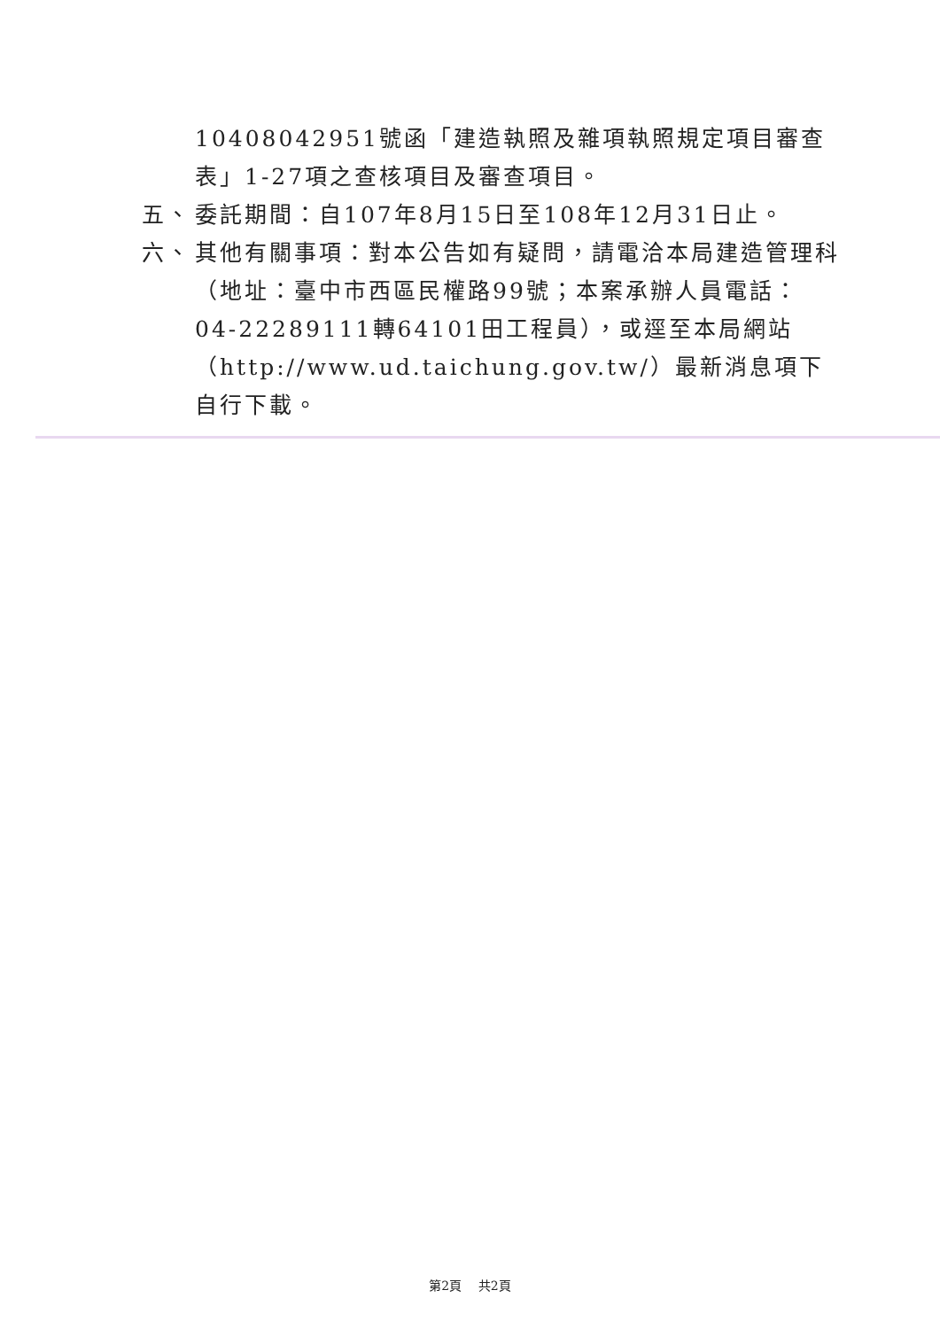10408042951號函「建造執照及雜項執照規定項目審查表」1-27項之查核項目及審查項目。
五、 委託期間：自107年8月15日至108年12月31日止。
六、 其他有關事項：對本公告如有疑問，請電洽本局建造管理科（地址：臺中市西區民權路99號；本案承辦人員電話：04-22289111轉64101田工程員），或逕至本局網站（http://www.ud.taichung.gov.tw/）最新消息項下自行下載。
第2頁　 共2頁